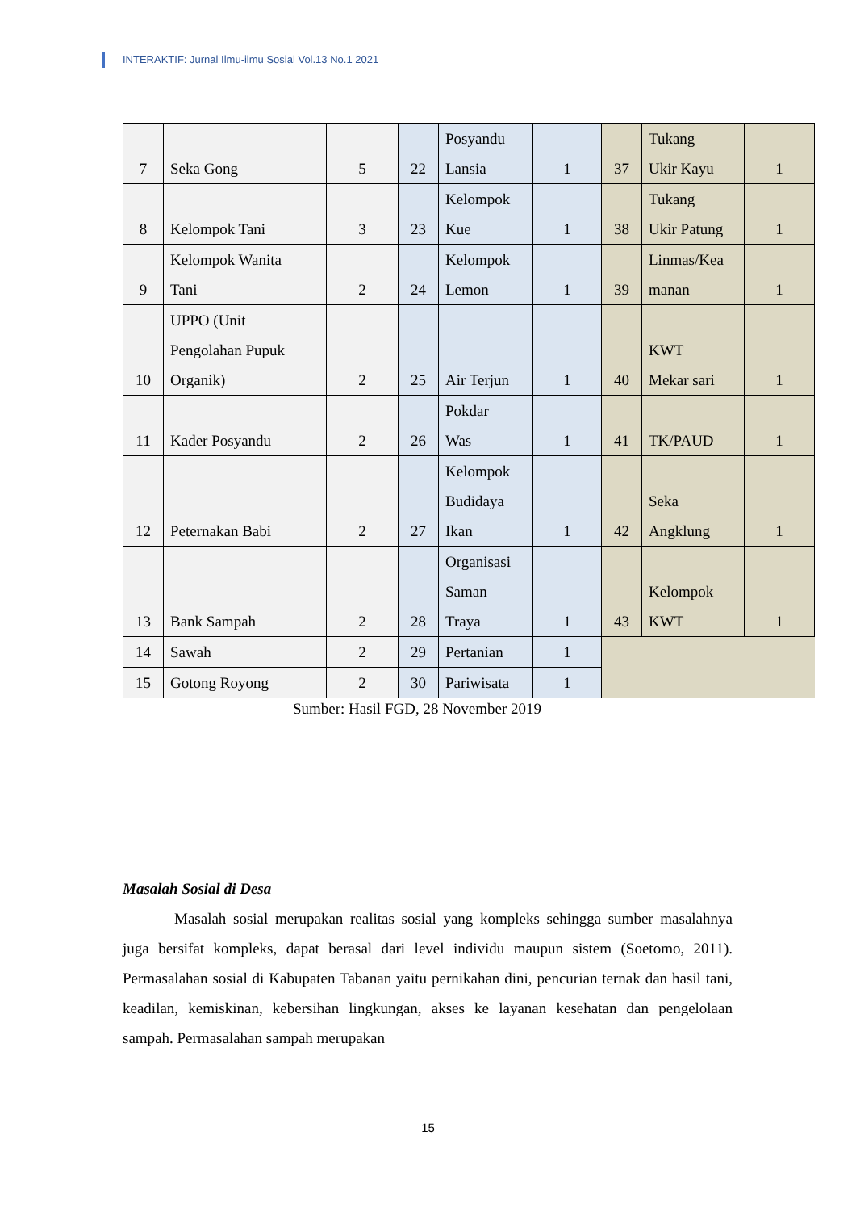INTERAKTIF: Jurnal Ilmu-ilmu Sosial Vol.13 No.1 2021
| 7 | Seka Gong | 5 | 22 | Posyandu Lansia | 1 | 37 | Tukang Ukir Kayu | 1 |
| 8 | Kelompok Tani | 3 | 23 | Kelompok Kue | 1 | 38 | Tukang Ukir Patung | 1 |
| 9 | Kelompok Wanita Tani | 2 | 24 | Kelompok Lemon | 1 | 39 | Linmas/Kea manan | 1 |
| 10 | UPPO (Unit Pengolahan Pupuk Organik) | 2 | 25 | Air Terjun | 1 | 40 | KWT Mekar sari | 1 |
| 11 | Kader Posyandu | 2 | 26 | Pokdar Was | 1 | 41 | TK/PAUD | 1 |
| 12 | Peternakan Babi | 2 | 27 | Kelompok Budidaya Ikan | 1 | 42 | Seka Angklung | 1 |
| 13 | Bank Sampah | 2 | 28 | Organisasi Saman Traya | 1 | 43 | Kelompok KWT | 1 |
| 14 | Sawah | 2 | 29 | Pertanian | 1 | | | |
| 15 | Gotong Royong | 2 | 30 | Pariwisata | 1 | | | |
Sumber: Hasil FGD, 28 November 2019
Masalah Sosial di Desa
Masalah sosial merupakan realitas sosial yang kompleks sehingga sumber masalahnya juga bersifat kompleks, dapat berasal dari level individu maupun sistem (Soetomo, 2011). Permasalahan sosial di Kabupaten Tabanan yaitu pernikahan dini, pencurian ternak dan hasil tani, keadilan, kemiskinan, kebersihan lingkungan, akses ke layanan kesehatan dan pengelolaan sampah. Permasalahan sampah merupakan
15